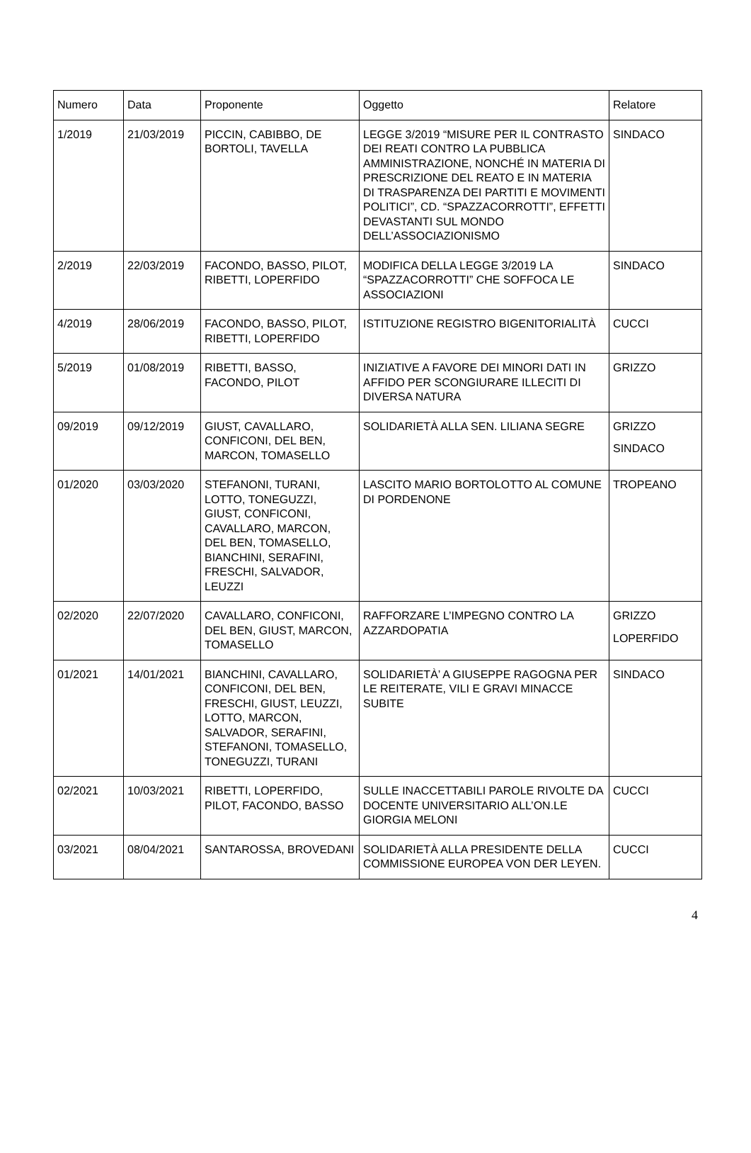| Numero | Data | Proponente | Oggetto | Relatore |
| --- | --- | --- | --- | --- |
| 1/2019 | 21/03/2019 | PICCIN, CABIBBO, DE BORTOLI, TAVELLA | LEGGE 3/2019 “MISURE PER IL CONTRASTO DEI REATI CONTRO LA PUBBLICA AMMINISTRAZIONE, NONCHÉ IN MATERIA DI PRESCRIZIONE DEL REATO E IN MATERIA DI TRASPARENZA DEI PARTITI E MOVIMENTI POLITICI”, CD. “SPAZZACORROTTI”, EFFETTI DEVASTANTI SUL MONDO DELL’ASSOCIAZIONISMO | SINDACO |
| 2/2019 | 22/03/2019 | FACONDO, BASSO, PILOT, RIBETTI, LOPERFIDO | MODIFICA DELLA LEGGE 3/2019 LA “SPAZZACORROTTI” CHE SOFFOCA LE ASSOCIAZIONI | SINDACO |
| 4/2019 | 28/06/2019 | FACONDO, BASSO, PILOT, RIBETTI, LOPERFIDO | ISTITUZIONE REGISTRO BIGENITORIALITÀ | CUCCI |
| 5/2019 | 01/08/2019 | RIBETTI, BASSO, FACONDO, PILOT | INIZIATIVE A FAVORE DEI MINORI DATI IN AFFIDO PER SCONGIURARE ILLECITI DI DIVERSA NATURA | GRIZZO |
| 09/2019 | 09/12/2019 | GIUST, CAVALLARO, CONFICONI, DEL BEN, MARCON, TOMASELLO | SOLIDARIETÀ ALLA SEN. LILIANA SEGRE | GRIZZO SINDACO |
| 01/2020 | 03/03/2020 | STEFANONI, TURANI, LOTTO, TONEGUZZI, GIUST, CONFICONI, CAVALLARO, MARCON, DEL BEN, TOMASELLO, BIANCHINI, SERAFINI, FRESCHI, SALVADOR, LEUZZI | LASCITO MARIO BORTOLOTTO AL COMUNE DI PORDENONE | TROPEANO |
| 02/2020 | 22/07/2020 | CAVALLARO, CONFICONI, DEL BEN, GIUST, MARCON, TOMASELLO | RAFFORZARE L’IMPEGNO CONTRO LA AZZARDOPATIA | GRIZZO LOPERFIDO |
| 01/2021 | 14/01/2021 | BIANCHINI, CAVALLARO, CONFICONI, DEL BEN, FRESCHI, GIUST, LEUZZI, LOTTO, MARCON, SALVADOR, SERAFINI, STEFANONI, TOMASELLO, TONEGUZZI, TURANI | SOLIDARIETÀ’ A GIUSEPPE RAGOGNA PER LE REITERATE, VILI E GRAVI MINACCE SUBITE | SINDACO |
| 02/2021 | 10/03/2021 | RIBETTI, LOPERFIDO, PILOT, FACONDO, BASSO | SULLE INACCETTABILI PAROLE RIVOLTE DA DOCENTE UNIVERSITARIO ALL’ON.LE GIORGIA MELONI | CUCCI |
| 03/2021 | 08/04/2021 | SANTAROSSA, BROVEDANI | SOLIDARIETÀ ALLA PRESIDENTE DELLA COMMISSIONE EUROPEA VON DER LEYEN. | CUCCI |
4